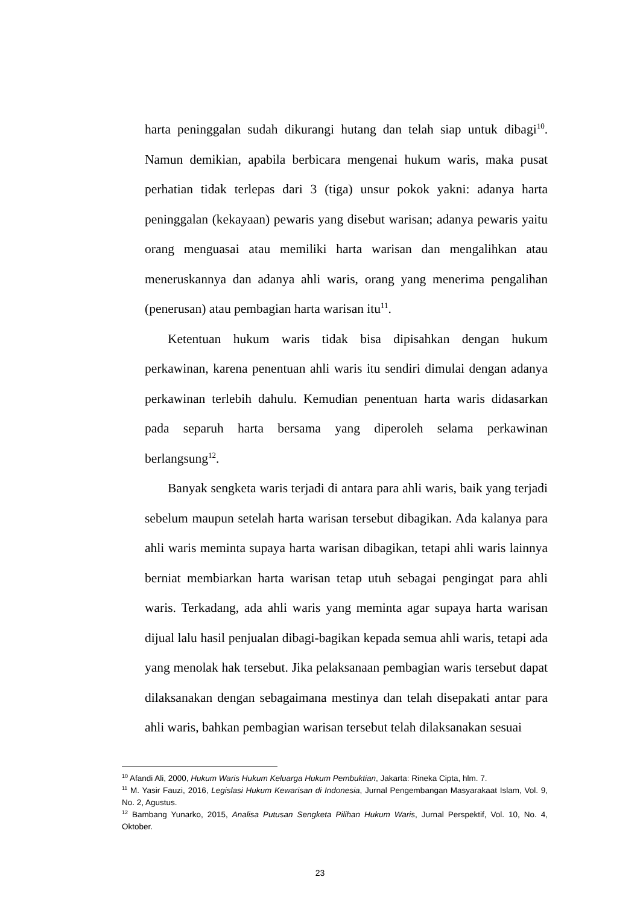harta peninggalan sudah dikurangi hutang dan telah siap untuk dibagi<sup>10</sup>. Namun demikian, apabila berbicara mengenai hukum waris, maka pusat perhatian tidak terlepas dari 3 (tiga) unsur pokok yakni: adanya harta peninggalan (kekayaan) pewaris yang disebut warisan; adanya pewaris yaitu orang menguasai atau memiliki harta warisan dan mengalihkan atau meneruskannya dan adanya ahli waris, orang yang menerima pengalihan (penerusan) atau pembagian harta warisan itu<sup>11</sup>.
Ketentuan hukum waris tidak bisa dipisahkan dengan hukum perkawinan, karena penentuan ahli waris itu sendiri dimulai dengan adanya perkawinan terlebih dahulu. Kemudian penentuan harta waris didasarkan pada separuh harta bersama yang diperoleh selama perkawinan berlangsung<sup>12</sup>.
Banyak sengketa waris terjadi di antara para ahli waris, baik yang terjadi sebelum maupun setelah harta warisan tersebut dibagikan. Ada kalanya para ahli waris meminta supaya harta warisan dibagikan, tetapi ahli waris lainnya berniat membiarkan harta warisan tetap utuh sebagai pengingat para ahli waris. Terkadang, ada ahli waris yang meminta agar supaya harta warisan dijual lalu hasil penjualan dibagi-bagikan kepada semua ahli waris, tetapi ada yang menolak hak tersebut. Jika pelaksanaan pembagian waris tersebut dapat dilaksanakan dengan sebagaimana mestinya dan telah disepakati antar para ahli waris, bahkan pembagian warisan tersebut telah dilaksanakan sesuai
<sup>10</sup> Afandi Ali, 2000, Hukum Waris Hukum Keluarga Hukum Pembuktian, Jakarta: Rineka Cipta, hlm. 7.
<sup>11</sup> M. Yasir Fauzi, 2016, Legislasi Hukum Kewarisan di Indonesia, Jurnal Pengembangan Masyarakaat Islam, Vol. 9, No. 2, Agustus.
<sup>12</sup> Bambang Yunarko, 2015, Analisa Putusan Sengketa Pilihan Hukum Waris, Jurnal Perspektif, Vol. 10, No. 4, Oktober.
23